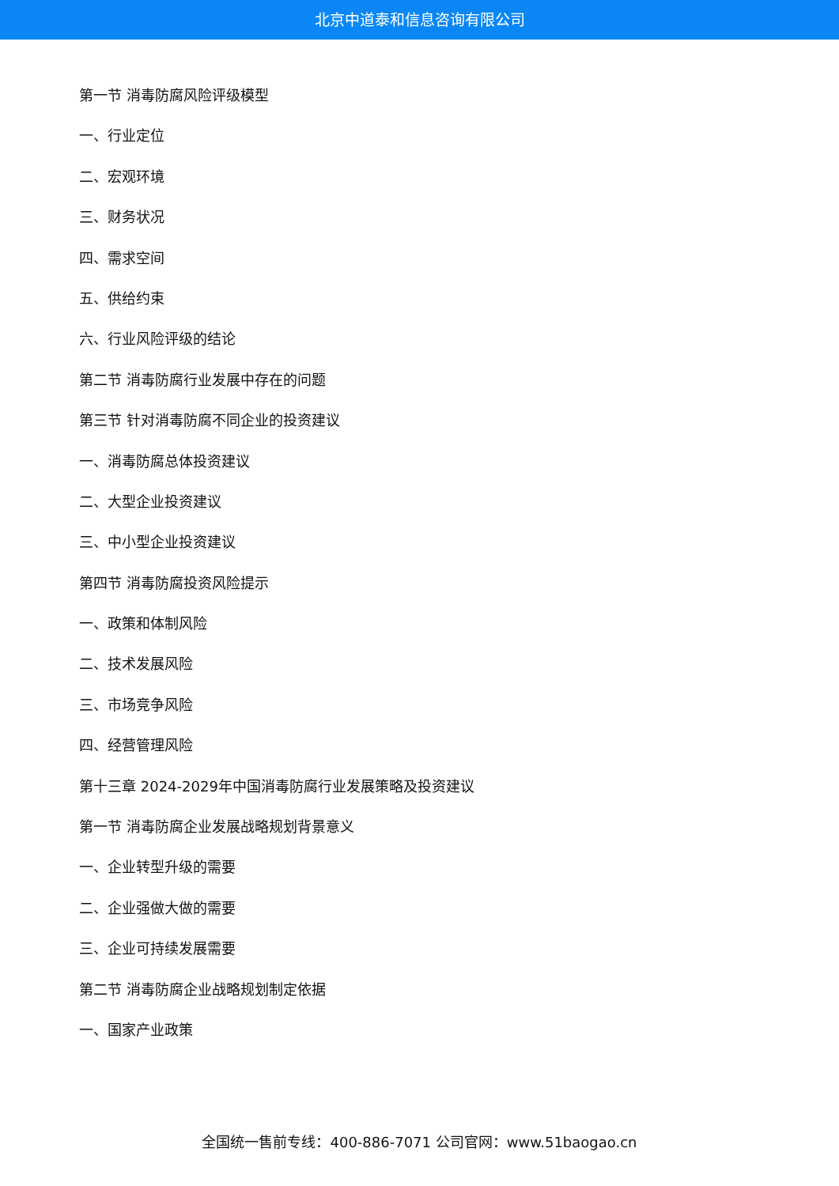北京中道泰和信息咨询有限公司
第一节 消毒防腐风险评级模型
一、行业定位
二、宏观环境
三、财务状况
四、需求空间
五、供给约束
六、行业风险评级的结论
第二节 消毒防腐行业发展中存在的问题
第三节 针对消毒防腐不同企业的投资建议
一、消毒防腐总体投资建议
二、大型企业投资建议
三、中小型企业投资建议
第四节 消毒防腐投资风险提示
一、政策和体制风险
二、技术发展风险
三、市场竞争风险
四、经营管理风险
第十三章 2024-2029年中国消毒防腐行业发展策略及投资建议
第一节 消毒防腐企业发展战略规划背景意义
一、企业转型升级的需要
二、企业强做大做的需要
三、企业可持续发展需要
第二节 消毒防腐企业战略规划制定依据
一、国家产业政策
全国统一售前专线：400-886-7071 公司官网：www.51baogao.cn